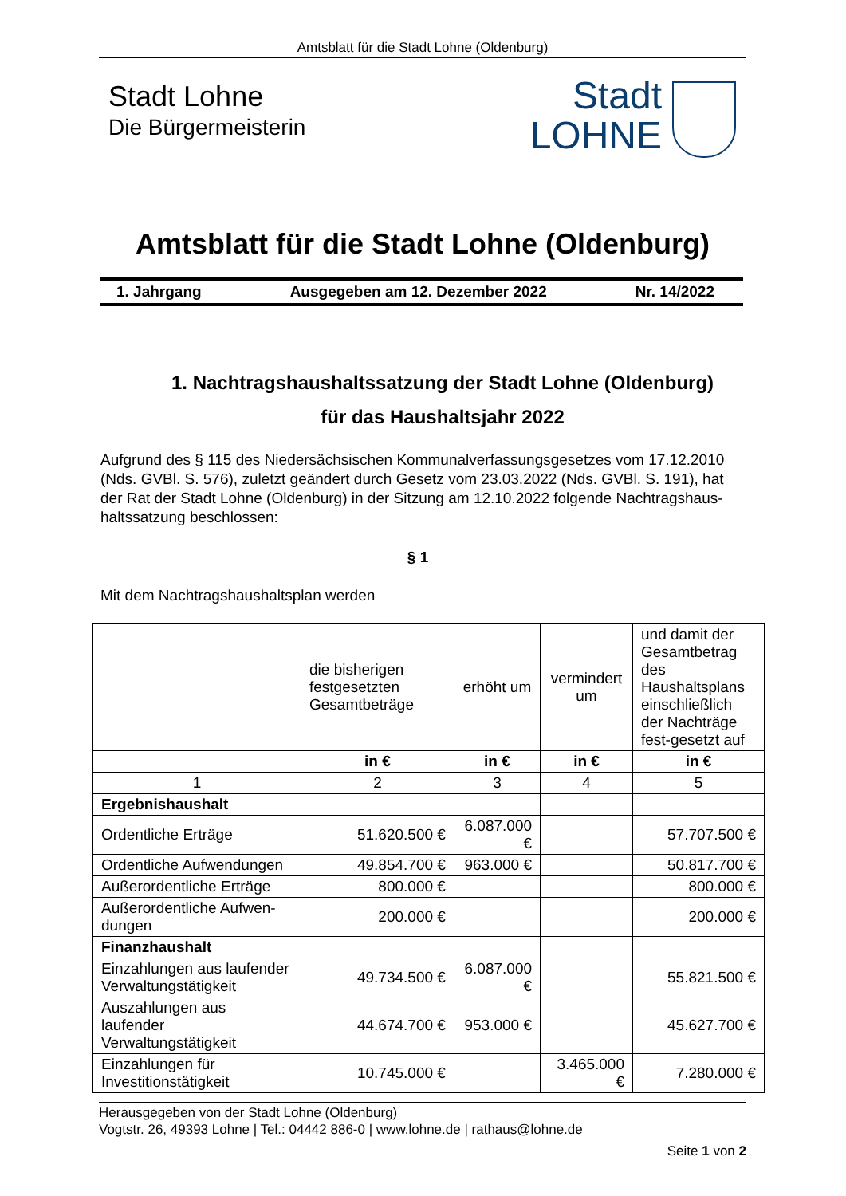Amtsblatt für die Stadt Lohne (Oldenburg)
Stadt Lohne
Die Bürgermeisterin
Stadt
LOHNE
Amtsblatt für die Stadt Lohne (Oldenburg)
1. Jahrgang Ausgegeben am 12. Dezember 2022 Nr. 14/2022
1. Nachtragshaushaltssatzung der Stadt Lohne (Oldenburg)
für das Haushaltsjahr 2022
Aufgrund des § 115 des Niedersächsischen Kommunalverfassungsgesetzes vom 17.12.2010 (Nds. GVBl. S. 576), zuletzt geändert durch Gesetz vom 23.03.2022 (Nds. GVBl. S. 191), hat der Rat der Stadt Lohne (Oldenburg) in der Sitzung am 12.10.2022 folgende Nachtragshaus-haltssatzung beschlossen:
§ 1
Mit dem Nachtragshaushaltsplan werden
| | die bisherigen festgesetzten Gesamtbeträge | erhöht um | vermindert um | und damit der Gesamtbetrag des Haushaltsplans einschließlich der Nachträge fest-gesetzt auf |
| --- | --- | --- | --- | --- |
| | in € | in € | in € | in € |
| 1 | 2 | 3 | 4 | 5 |
| Ergebnishaushalt | | | | |
| Ordentliche Erträge | 51.620.500 € | 6.087.000 € | | 57.707.500 € |
| Ordentliche Aufwendungen | 49.854.700 € | 963.000 € | | 50.817.700 € |
| Außerordentliche Erträge | 800.000 € | | | 800.000 € |
| Außerordentliche Aufwen-dungen | 200.000 € | | | 200.000 € |
| Finanzhaushalt | | | | |
| Einzahlungen aus laufender Verwaltungstätigkeit | 49.734.500 € | 6.087.000 € | | 55.821.500 € |
| Auszahlungen aus laufender Verwaltungstätigkeit | 44.674.700 € | 953.000 € | | 45.627.700 € |
| Einzahlungen für Investitionstätigkeit | 10.745.000 € | | 3.465.000 € | 7.280.000 € |
Herausgegeben von der Stadt Lohne (Oldenburg)
Vogtstr. 26, 49393 Lohne | Tel.: 04442 886-0 | www.lohne.de | rathaus@lohne.de
Seite 1 von 2